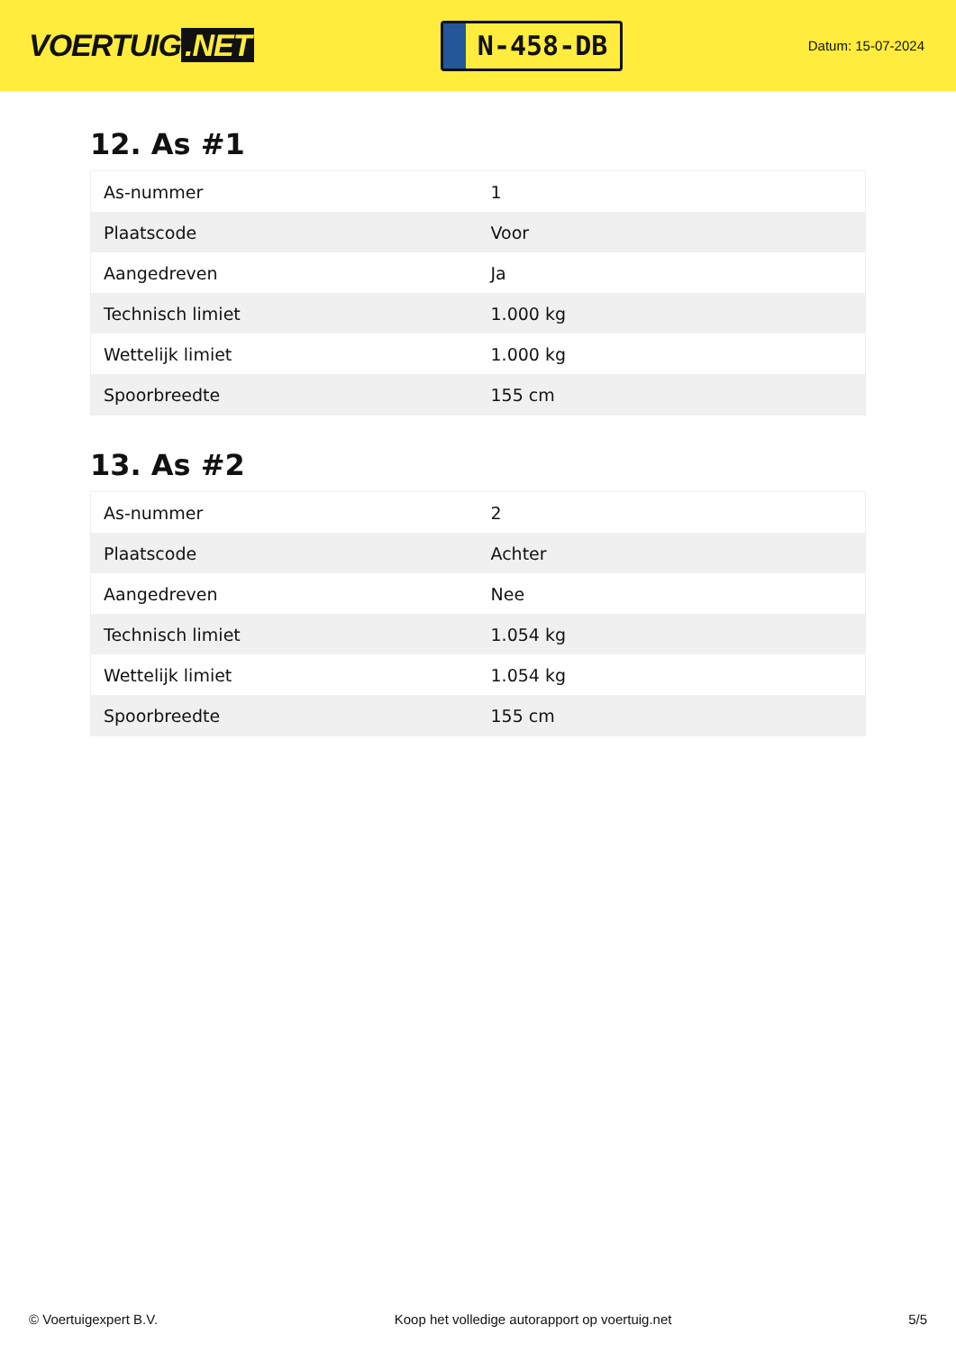VOERTUIG.NET
N-458-DB
Datum: 15-07-2024
12. As #1
| As-nummer | 1 |
| Plaatscode | Voor |
| Aangedreven | Ja |
| Technisch limiet | 1.000 kg |
| Wettelijk limiet | 1.000 kg |
| Spoorbreedte | 155 cm |
13. As #2
| As-nummer | 2 |
| Plaatscode | Achter |
| Aangedreven | Nee |
| Technisch limiet | 1.054 kg |
| Wettelijk limiet | 1.054 kg |
| Spoorbreedte | 155 cm |
© Voertuigexpert B.V. Koop het volledige autorapport op voertuig.net 5/5